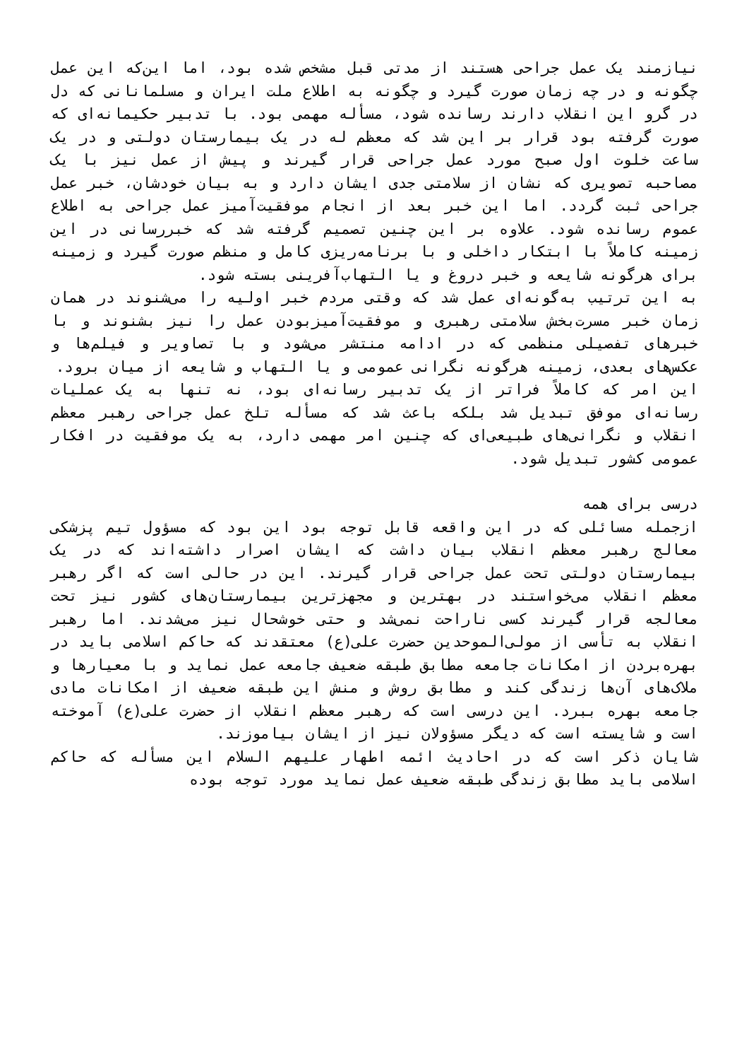نیازمند یک عمل جراحی هستند از مدتی قبل مشخص شده بود، اما این‌که این عمل چگونه و در چه زمان صورت گیرد و چگونه به اطلاع ملت ایران و مسلمانانی که دل در گرو این انقلاب دارند رسانده شود، مسأله مهمی بود. با تدبیر حکیمانه‌ای که صورت گرفته بود قرار بر این شد که معظم له در یک بیمارستان دولتی و در یک ساعت خلوت اول صبح مورد عمل جراحی قرار گیرند و پیش از عمل نیز با یک مصاحبه تصویری که نشان از سلامتی جدی ایشان دارد و به بیان خودشان، خبر عمل جراحی ثبت گردد. اما این خبر بعد از انجام موفقیت‌آمیز عمل جراحی به اطلاع عموم رسانده شود. علاوه بر این چنین تصمیم گرفته شد که خبررسانی در این زمینه کاملاً با ابتکار داخلی و با برنامه‌ریزی کامل و منظم صورت گیرد و زمینه برای هرگونه شایعه و خبر دروغ و یا التهاب‌آفرینی بسته شود.
به این ترتیب به‌گونه‌ای عمل شد که وقتی مردم خبر اولیه را می‌شنوند در همان زمان خبر مسرت‌بخش سلامتی رهبری و موفقیت‌آمیزبودن عمل را نیز بشنوند و با خبرهای تفصیلی منظمی که در ادامه منتشر می‌شود و با تصاویر و فیلم‌ها و عکس‌های بعدی، زمینه هرگونه نگرانی عمومی و یا التهاب و شایعه از میان برود.
این امر که کاملاً فراتر از یک تدبیر رسانه‌ای بود، نه تنها به یک عملیات رسانه‌ای موفق تبدیل شد بلکه باعث شد که مسأله تلخ عمل جراحی رهبر معظم انقلاب و نگرانی‌های طبیعی‌ای که چنین امر مهمی دارد، به یک موفقیت در افکار عمومی کشور تبدیل شود.
درسی برای همه
ازجمله مسائلی که در این واقعه قابل توجه بود این بود که مسؤول تیم پزشکی معالج رهبر معظم انقلاب بیان داشت که ایشان اصرار داشته‌اند که در یک بیمارستان دولتی تحت عمل جراحی قرار گیرند. این در حالی است که اگر رهبر معظم انقلاب می‌خواستند در بهترین و مجهزترین بیمارستان‌های کشور نیز تحت معالجه قرار گیرند کسی ناراحت نمی‌شد و حتی خوشحال نیز می‌شدند. اما رهبر انقلاب به تأسی از مولی‌الموحدین حضرت علی(ع) معتقدند که حاکم اسلامی باید در بهره‌بردن از امکانات جامعه مطابق طبقه ضعیف جامعه عمل نماید و با معیارها و ملاک‌های آن‌ها زندگی کند و مطابق روش و منش این طبقه ضعیف از امکانات مادی جامعه بهره ببرد. این درسی است که رهبر معظم انقلاب از حضرت علی(ع) آموخته است و شایسته است که دیگر مسؤولان نیز از ایشان بیاموزند.
شایان ذکر است که در احادیث ائمه اطهار علیهم السلام این مسأله که حاکم اسلامی باید مطابق زندگی طبقه ضعیف عمل نماید مورد توجه بوده